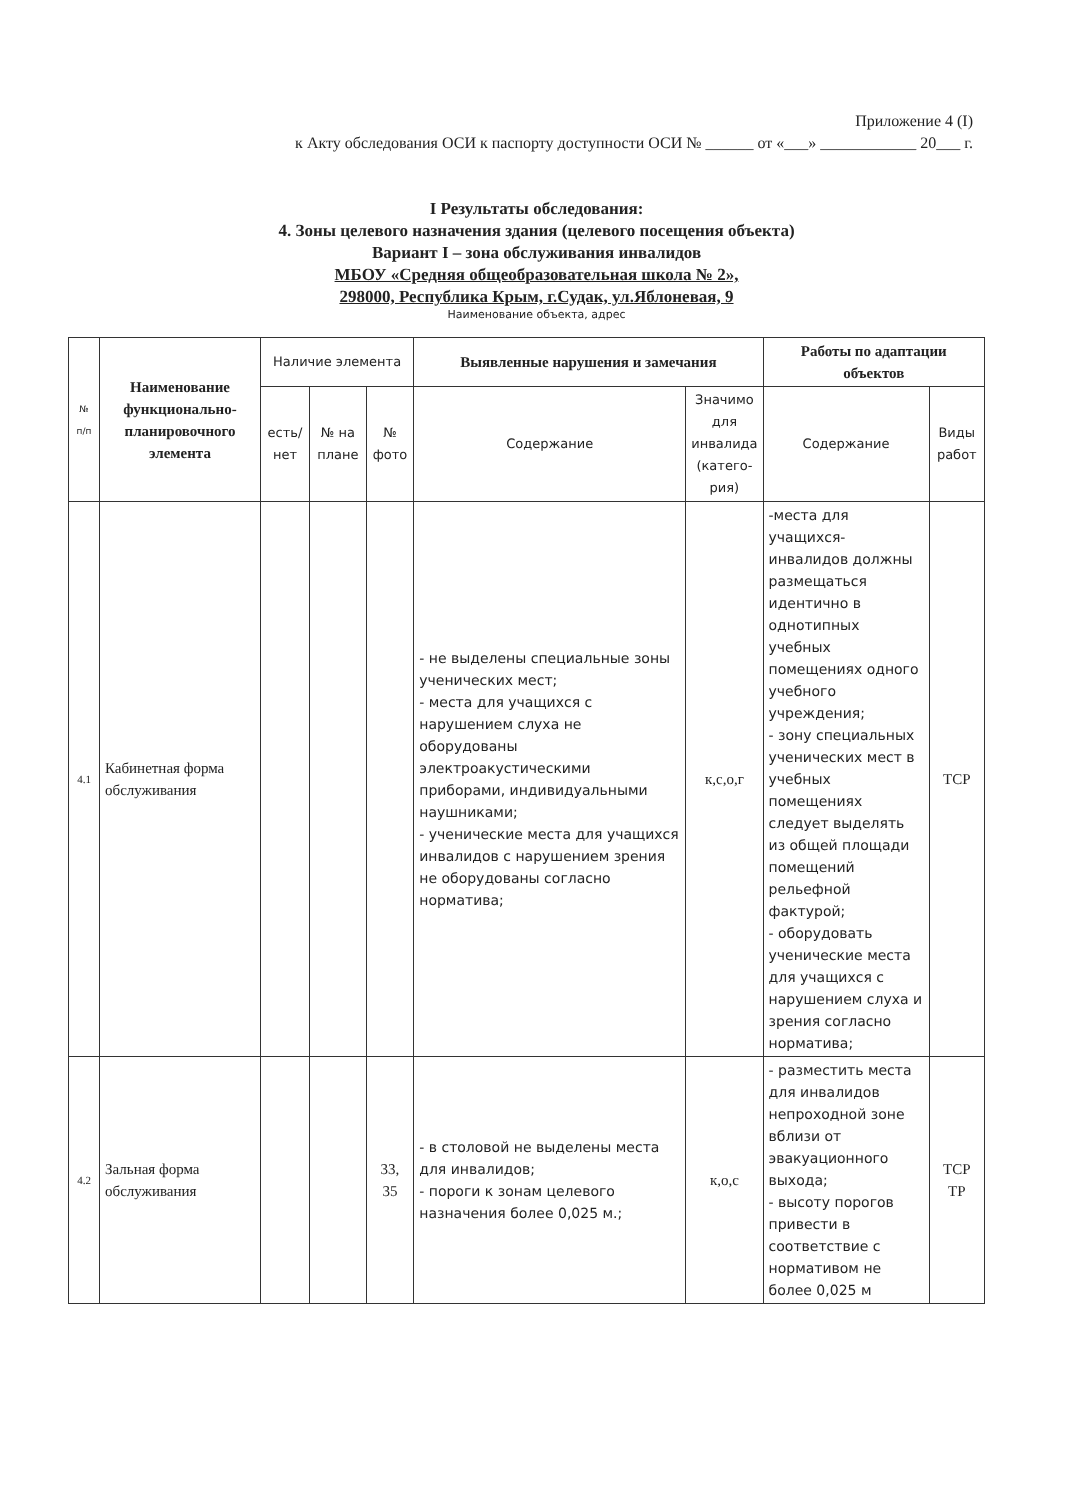Приложение 4 (I)
к Акту обследования ОСИ к паспорту доступности ОСИ № ______ от «___» ____________ 20___ г.
I Результаты обследования:
4. Зоны целевого назначения здания (целевого посещения объекта)
Вариант I – зона обслуживания инвалидов
МБОУ «Средняя общеобразовательная школа № 2»,
298000, Республика Крым, г.Судак, ул.Яблоневая, 9
Наименование объекта, адрес
| № п/п | Наименование функционально-планировочного элемента | Наличие элемента | | | Выявленные нарушения и замечания | | Работы по адаптации объектов | |
| --- | --- | --- | --- | --- | --- | --- | --- | --- |
| | | есть/ нет | № на плане | № фото | Содержание | Значимо для инвалида (катего-рия) | Содержание | Виды работ |
| 4.1 | Кабинетная форма обслуживания | | | | - не выделены специальные зоны ученических мест; - места для учащихся с нарушением слуха не оборудованы электроакустическими приборами, индивидуальными наушниками; - ученические места для учащихся инвалидов с нарушением зрения не оборудованы согласно норматива; | к,с,о,г | -места для учащихся-инвалидов должны размещаться идентично в однотипных учебных помещениях одного учебного учреждения; - зону специальных ученических мест в учебных помещениях следует выделять из общей площади помещений рельефной фактурой; - оборудовать ученические места для учащихся с нарушением слуха и зрения согласно норматива; | ТСР |
| 4.2 | Зальная форма обслуживания | | | 33, 35 | - в столовой не выделены места для инвалидов; - пороги к зонам целевого назначения более 0,025 м.; | к,о,с | - разместить места для инвалидов непроходной зоне вблизи от эвакуационного выхода; - высоту порогов привести в соответствие с нормативом не более 0,025 м | ТСР ТР |